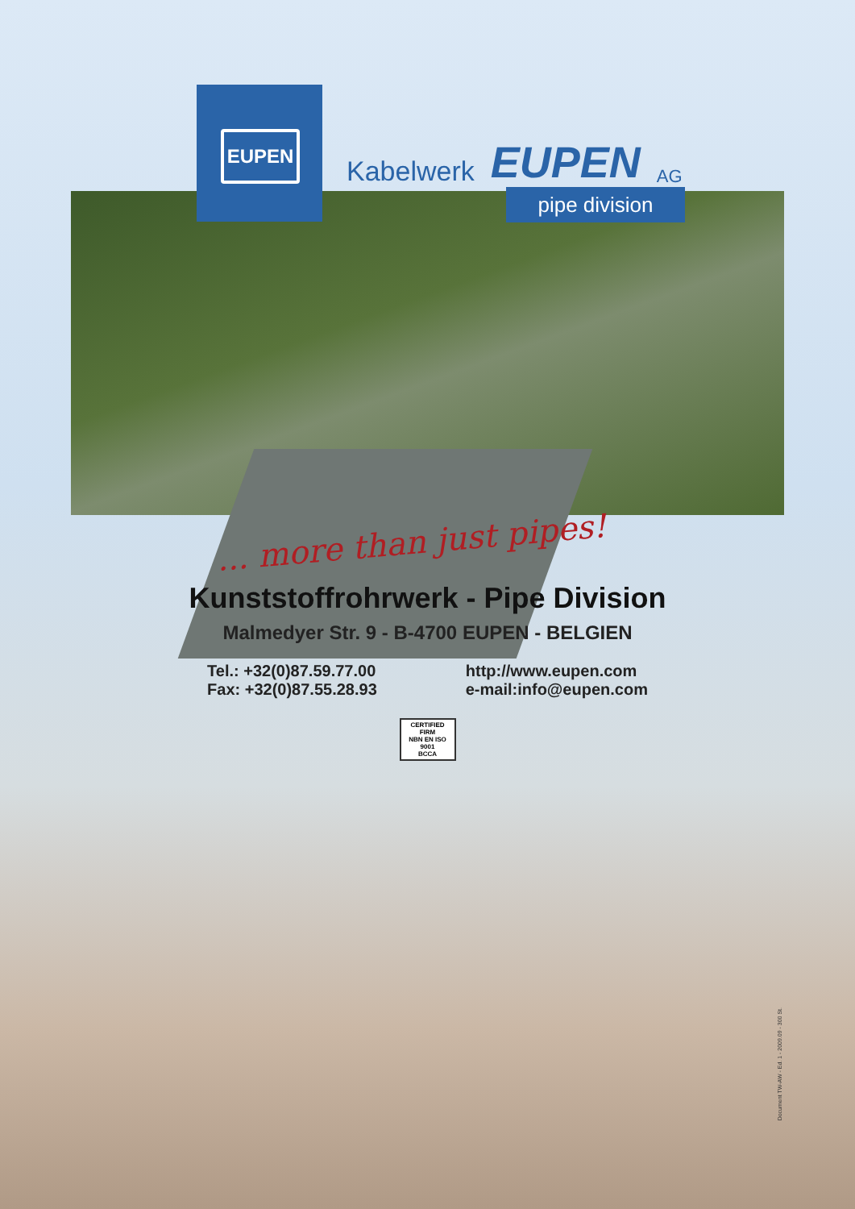EUPEN
Kabelwerk EUPEN AG
pipe division
... more than just pipes!
Kunststoffrohrwerk - Pipe Division
Malmedyer Str. 9 - B-4700 EUPEN - BELGIEN
Tel.: +32(0)87.59.77.00
Fax: +32(0)87.55.28.93
http://www.eupen.com
e-mail:info@eupen.com
CERTIFIED FIRM
NBN EN ISO 9001
BCCA
Document TW-AW - Ed. 1 - 2009.09 - 300 St.